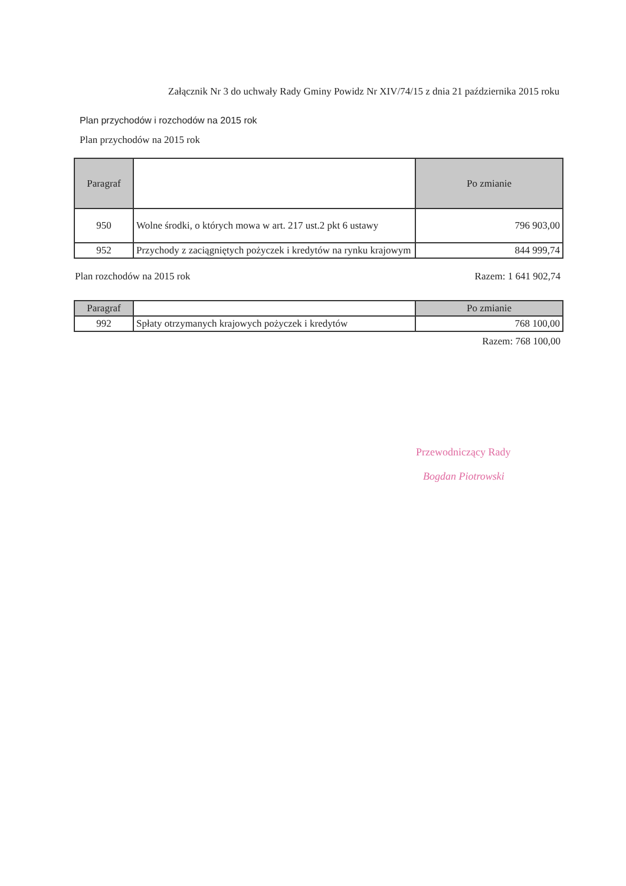Załącznik Nr 3 do uchwały Rady Gminy Powidz Nr XIV/74/15 z dnia 21 października 2015 roku
Plan przychodów i rozchodów na 2015 rok
Plan przychodów na 2015 rok
| Paragraf | | Po zmianie |
| --- | --- | --- |
| 950 | Wolne środki, o których mowa w art. 217 ust.2 pkt 6 ustawy | 796 903,00 |
| 952 | Przychody z zaciągniętych pożyczek i kredytów na rynku krajowym | 844 999,74 |
Plan rozchodów na 2015 rok Razem: 1 641 902,74
| Paragraf | | Po zmianie |
| --- | --- | --- |
| 992 | Spłaty otrzymanych krajowych pożyczek i kredytów | 768 100,00 |
Razem: 768 100,00
Przewodniczący Rady
Bogdan Piotrowski